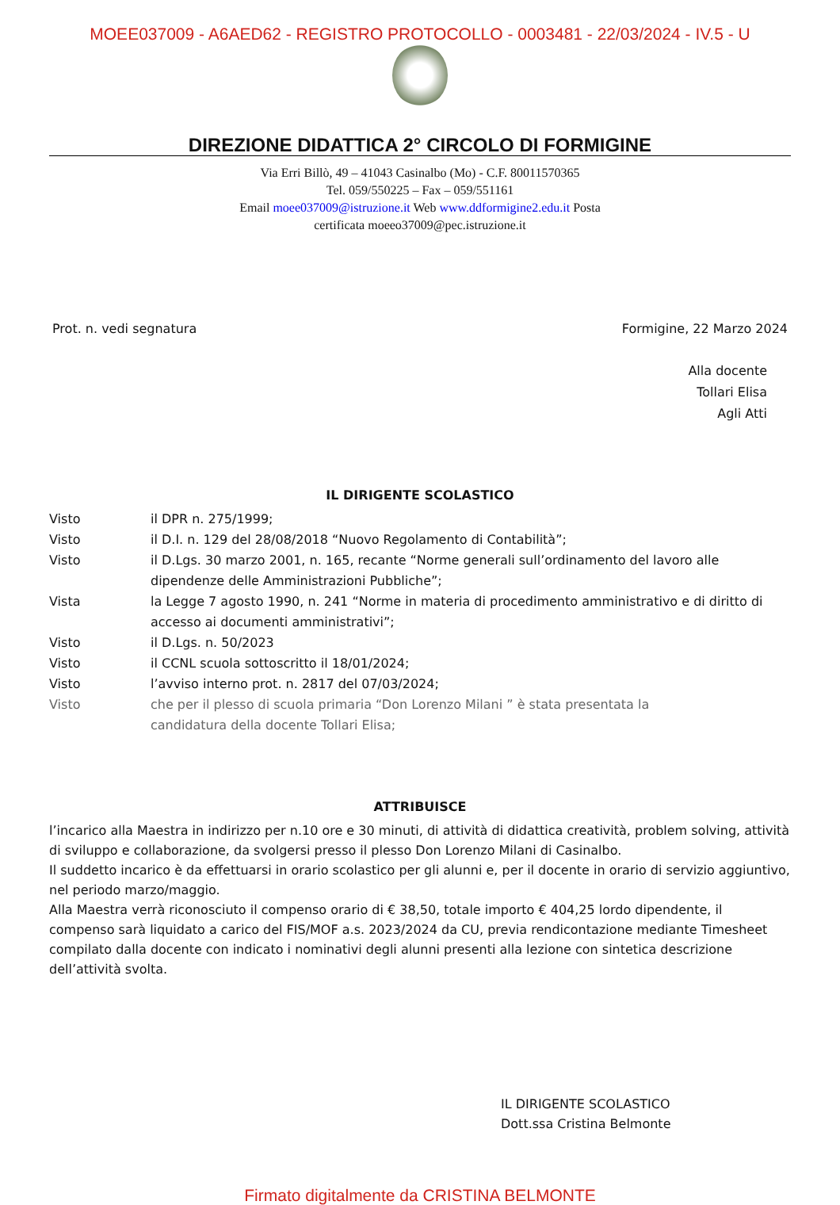MOEE037009 - A6AED62 - REGISTRO PROTOCOLLO - 0003481 - 22/03/2024 - IV.5 - U
DIREZIONE DIDATTICA 2° CIRCOLO DI FORMIGINE
Via Erri Billò, 49 – 41043 Casinalbo (Mo) - C.F. 80011570365
Tel. 059/550225 – Fax – 059/551161
Email moee037009@istruzione.it Web www.ddformigine2.edu.it Posta
certificata moeeo37009@pec.istruzione.it
Prot. n. vedi segnatura Formigine, 22 Marzo 2024
Alla docente
Tollari Elisa
Agli Atti
IL DIRIGENTE SCOLASTICO
Visto il DPR n. 275/1999;
Visto il D.I. n. 129 del 28/08/2018 “Nuovo Regolamento di Contabilità”;
Visto il D.Lgs. 30 marzo 2001, n. 165, recante “Norme generali sull’ordinamento del lavoro alle dipendenze delle Amministrazioni Pubbliche”;
Vista la Legge 7 agosto 1990, n. 241 “Norme in materia di procedimento amministrativo e di diritto di accesso ai documenti amministrativi”;
Visto il D.Lgs. n. 50/2023
Visto il CCNL scuola sottoscritto il 18/01/2024;
Visto l’avviso interno prot. n. 2817 del 07/03/2024;
Visto che per il plesso di scuola primaria “Don Lorenzo Milani ” è stata presentata la
candidatura della docente Tollari Elisa;
ATTRIBUISCE
l’incarico alla Maestra in indirizzo per n.10 ore e 30 minuti, di attività di didattica creatività, problem solving, attività di sviluppo e collaborazione, da svolgersi presso il plesso Don Lorenzo Milani di Casinalbo.
Il suddetto incarico è da effettuarsi in orario scolastico per gli alunni e, per il docente in orario di servizio aggiuntivo, nel periodo marzo/maggio.
Alla Maestra verrà riconosciuto il compenso orario di € 38,50, totale importo € 404,25 lordo dipendente, il compenso sarà liquidato a carico del FIS/MOF a.s. 2023/2024 da CU, previa rendicontazione mediante Timesheet compilato dalla docente con indicato i nominativi degli alunni presenti alla lezione con sintetica descrizione dell’attività svolta.
IL DIRIGENTE SCOLASTICO
Dott.ssa Cristina Belmonte
Firmato digitalmente da CRISTINA BELMONTE